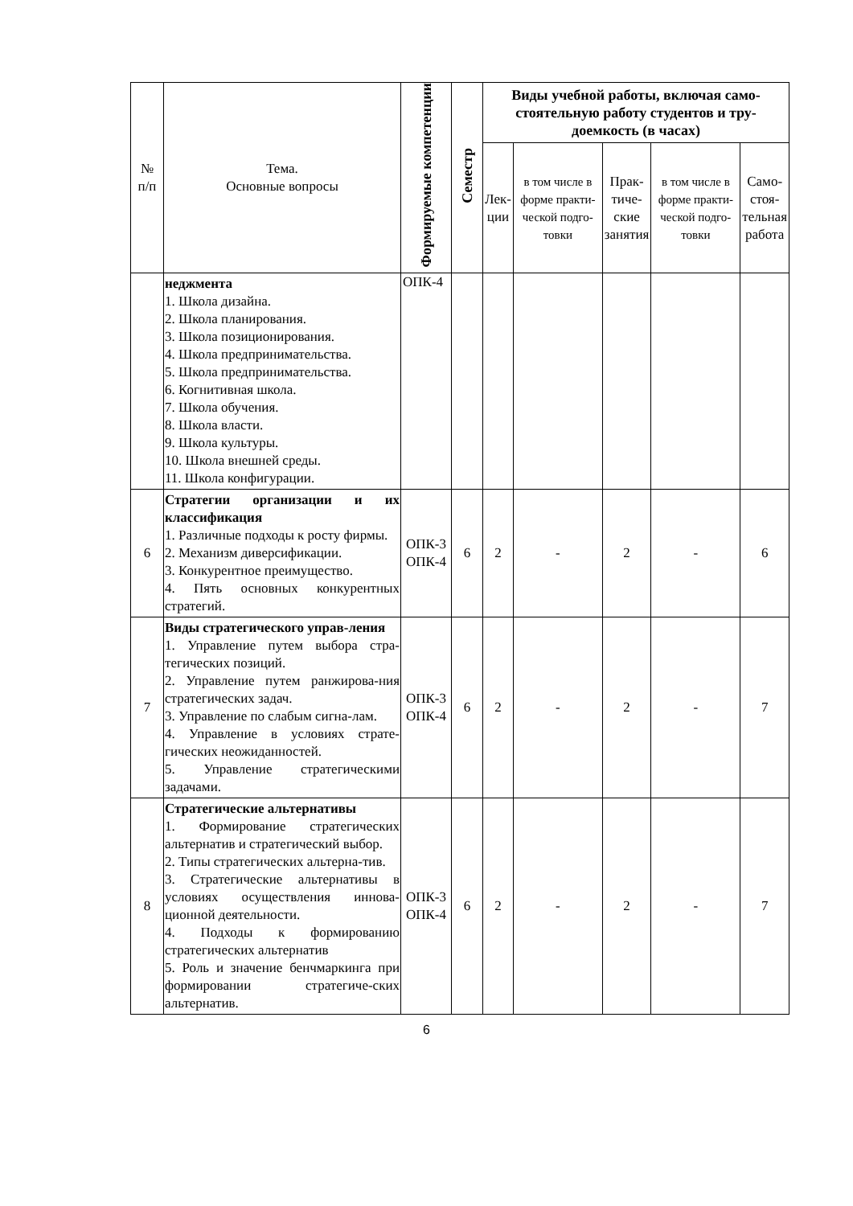| № п/п | Тема. Основные вопросы | Формируемые компетенции | Семестр | Виды учебной работы, включая само-стоятельную работу студентов и тру-доемкость (в часах) | | | | |
| --- | --- | --- | --- | --- | --- | --- | --- | --- |
| | | | | Лек- ции | в том числе в форме практи-ческой подго-товки | Прак- тиче- ские занятия | в том числе в форме практи-ческой подго-товки | Само- стоя- тельная работа |
| | неджмента 1. Школа дизайна. 2. Школа планирования. 3. Школа позиционирования. 4. Школа предпринимательства. 5. Школа предпринимательства. 6. Когнитивная школа. 7. Школа обучения. 8. Школа власти. 9. Школа культуры. 10. Школа внешней среды. 11. Школа конфигурации. | ОПК-4 | | | | | | |
| 6 | Стратегии организации и их классификация 1. Различные подходы к росту фирмы. 2. Механизм диверсификации. 3. Конкурентное преимущество. 4. Пять основных конкурентных стратегий. | ОПК-3 ОПК-4 | 6 | 2 | - | 2 | - | 6 |
| 7 | Виды стратегического управ-ления 1. Управление путем выбора стра-тегических позиций. 2. Управление путем ранжирова-ния стратегических задач. 3. Управление по слабым сигна-лам. 4. Управление в условиях страте-гических неожиданностей. 5. Управление стратегическими задачами. | ОПК-3 ОПК-4 | 6 | 2 | - | 2 | - | 7 |
| 8 | Стратегические альтернативы 1. Формирование стратегических альтернатив и стратегический выбор. 2. Типы стратегических альтерна-тив. 3. Стратегические альтернативы в условиях осуществления иннова-ционной деятельности. 4. Подходы к формированию стратегических альтернатив 5. Роль и значение бенчмаркинга при формировании стратегиче-ских альтернатив. | ОПК-3 ОПК-4 | 6 | 2 | - | 2 | - | 7 |
6